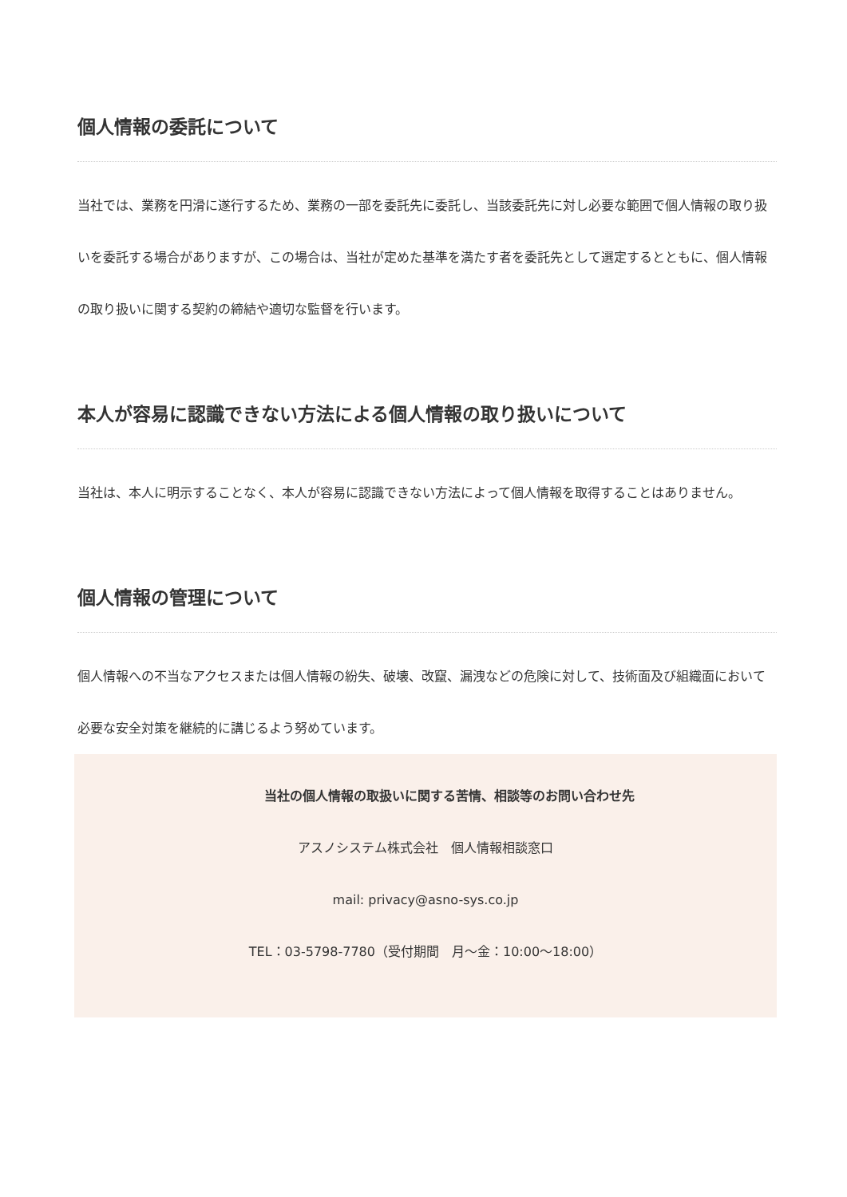個人情報の委託について
当社では、業務を円滑に遂行するため、業務の一部を委託先に委託し、当該委託先に対し必要な範囲で個人情報の取り扱いを委託する場合がありますが、この場合は、当社が定めた基準を満たす者を委託先として選定するとともに、個人情報の取り扱いに関する契約の締結や適切な監督を行います。
本人が容易に認識できない方法による個人情報の取り扱いについて
当社は、本人に明示することなく、本人が容易に認識できない方法によって個人情報を取得することはありません。
個人情報の管理について
個人情報への不当なアクセスまたは個人情報の紛失、破壊、改竄、漏洩などの危険に対して、技術面及び組織面において必要な安全対策を継続的に講じるよう努めています。
当社の個人情報の取扱いに関する苦情、相談等のお問い合わせ先
アスノシステム株式会社　個人情報相談窓口
mail: privacy@asno-sys.co.jp
TEL：03-5798-7780（受付期間　月～金：10:00～18:00）